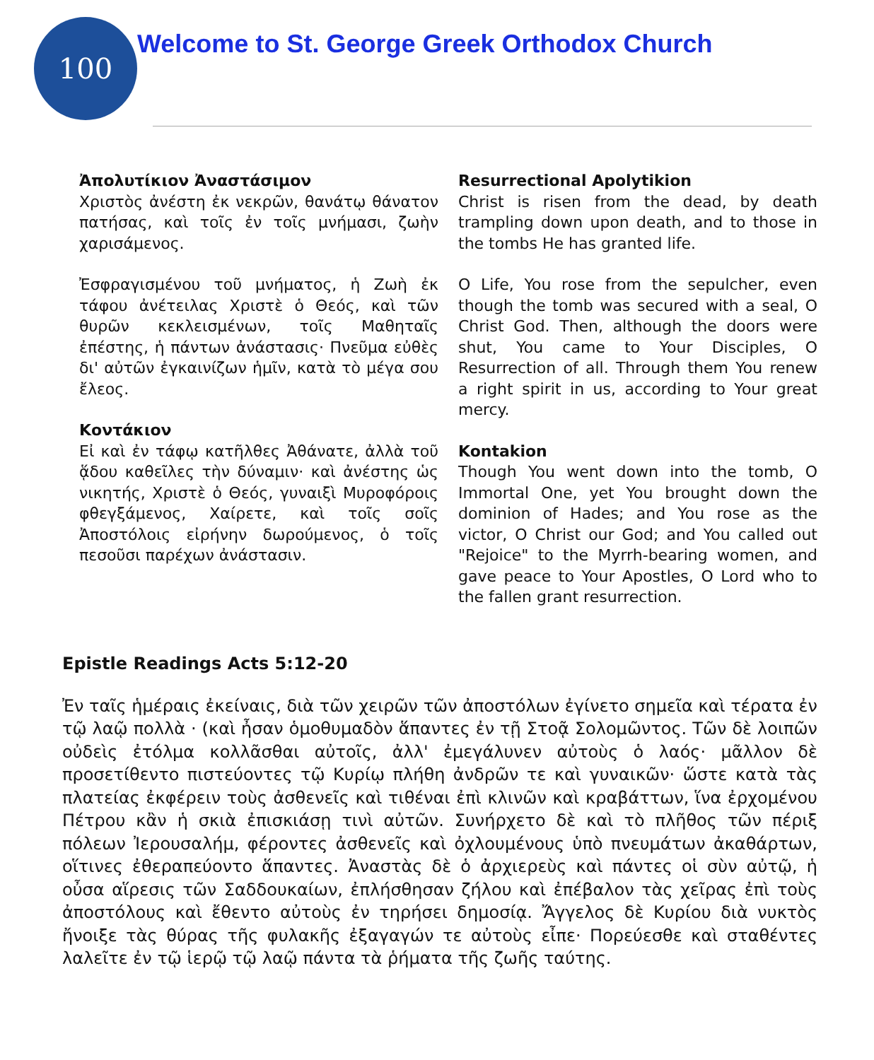100
Welcome to St. George Greek Orthodox Church
Ἀπολυτίκιον Ἀναστάσιμον
Χριστὸς ἀνέστη ἐκ νεκρῶν, θανάτῳ θάνατον πατήσας, καὶ τοῖς ἐν τοῖς μνήμασι, ζωὴν χαρισάμενος.
Ἐσφραγισμένου τοῦ μνήματος, ἡ Ζωὴ ἐκ τάφου ἀνέτειλας Χριστὲ ὁ Θεός, καὶ τῶν θυρῶν κεκλεισμένων, τοῖς Μαθηταῖς ἐπέστης, ἡ πάντων ἀνάστασις· Πνεῦμα εὐθὲς δι' αὐτῶν ἐγκαινίζων ἡμῖν, κατὰ τὸ μέγα σου ἔλεος.
Κοντάκιον
Εἰ καὶ ἐν τάφῳ κατῆλθες Ἀθάνατε, ἀλλὰ τοῦ ᾅδου καθεῖλες τὴν δύναμιν· καὶ ἀνέστης ὡς νικητής, Χριστὲ ὁ Θεός, γυναιξὶ Μυροφόροις φθεγξάμενος, Χαίρετε, καὶ τοῖς σοῖς Ἀποστόλοις εἰρήνην δωρούμενος, ὁ τοῖς πεσοῦσι παρέχων ἀνάστασιν.
Resurrectional Apolytikion
Christ is risen from the dead, by death trampling down upon death, and to those in the tombs He has granted life.
O Life, You rose from the sepulcher, even though the tomb was secured with a seal, O Christ God. Then, although the doors were shut, You came to Your Disciples, O Resurrection of all. Through them You renew a right spirit in us, according to Your great mercy.
Kontakion
Though You went down into the tomb, O Immortal One, yet You brought down the dominion of Hades; and You rose as the victor, O Christ our God; and You called out "Rejoice" to the Myrrh-bearing women, and gave peace to Your Apostles, O Lord who to the fallen grant resurrection.
Epistle Readings Acts 5:12-20
Ἐν ταῖς ἡμέραις ἐκείναις, διὰ τῶν χειρῶν τῶν ἀποστόλων ἐγίνετο σημεῖα καὶ τέρατα ἐν τῷ λαῷ πολλὰ · (καὶ ἦσαν ὁμοθυμαδὸν ἅπαντες ἐν τῇ Στοᾷ Σολομῶντος. Τῶν δὲ λοιπῶν οὐδεὶς ἐτόλμα κολλᾶσθαι αὐτοῖς, ἀλλ' ἐμεγάλυνεν αὐτοὺς ὁ λαός· μᾶλλον δὲ προσετίθεντο πιστεύοντες τῷ Κυρίῳ πλήθη ἀνδρῶν τε καὶ γυναικῶν· ὥστε κατὰ τὰς πλατείας ἐκφέρειν τοὺς ἀσθενεῖς καὶ τιθέναι ἐπὶ κλινῶν καὶ κραβάττων, ἵνα ἐρχομένου Πέτρου κἂν ἡ σκιὰ ἐπισκιάσῃ τινὶ αὐτῶν. Συνήρχετο δὲ καὶ τὸ πλῆθος τῶν πέριξ πόλεων Ἰερουσαλήμ, φέροντες ἀσθενεῖς καὶ ὀχλουμένους ὑπὸ πνευμάτων ἀκαθάρτων, οἵτινες ἐθεραπεύοντο ἅπαντες. Ἀναστὰς δὲ ὁ ἀρχιερεὺς καὶ πάντες οἱ σὺν αὐτῷ, ἡ οὖσα αἵρεσις τῶν Σαδδουκαίων, ἐπλήσθησαν ζήλου καὶ ἐπέβαλον τὰς χεῖρας ἐπὶ τοὺς ἀποστόλους καὶ ἔθεντο αὐτοὺς ἐν τηρήσει δημοσίᾳ. Ἄγγελος δὲ Κυρίου διὰ νυκτὸς ἤνοιξε τὰς θύρας τῆς φυλακῆς ἐξαγαγών τε αὐτοὺς εἶπε· Πορεύεσθε καὶ σταθέντες λαλεῖτε ἐν τῷ ἱερῷ τῷ λαῷ πάντα τὰ ῥήματα τῆς ζωῆς ταύτης.